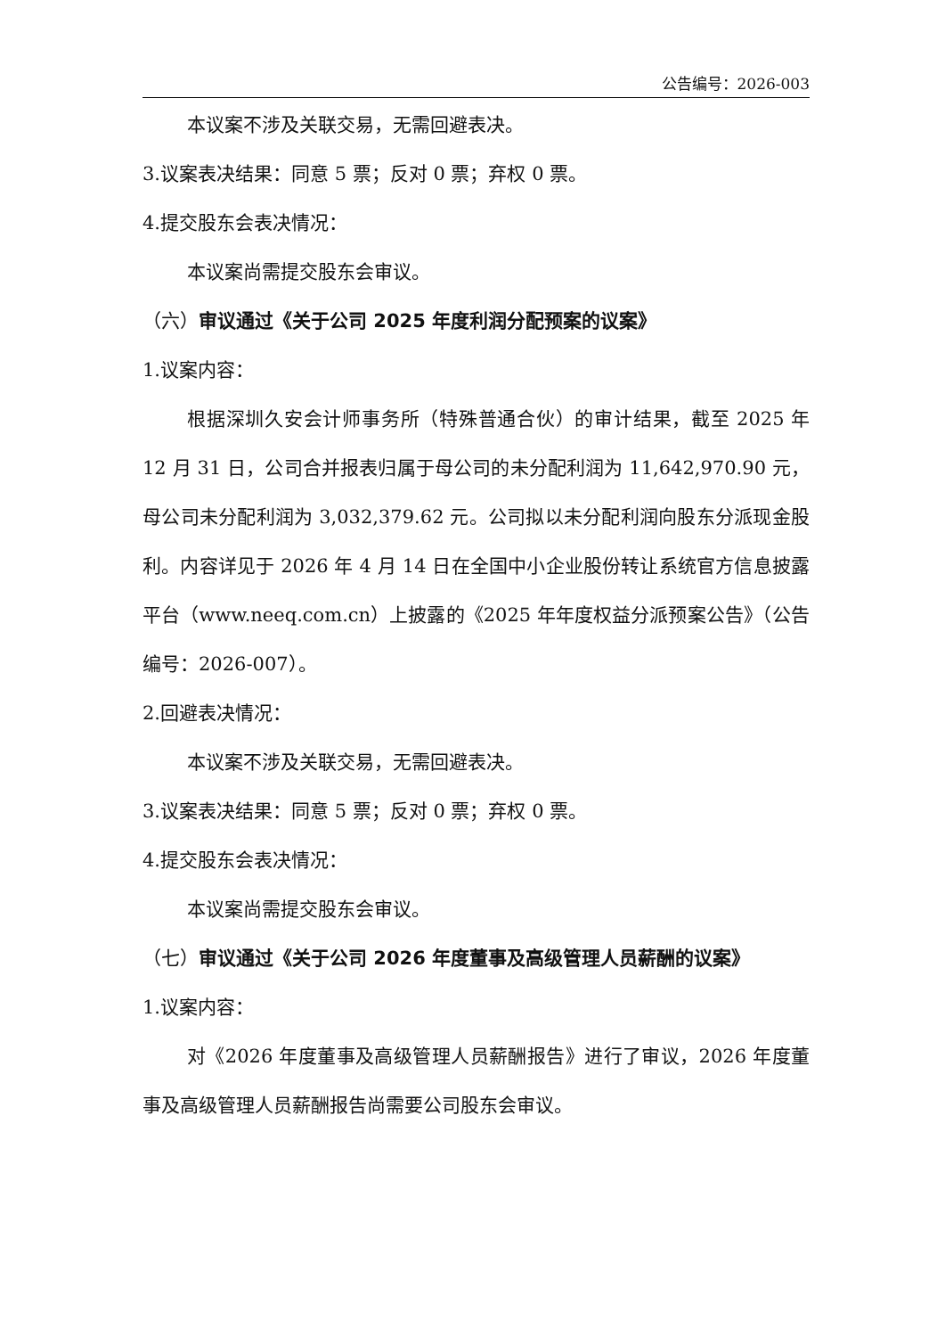公告编号：2026-003
本议案不涉及关联交易，无需回避表决。
3.议案表决结果：同意 5 票；反对 0 票；弃权 0 票。
4.提交股东会表决情况：
本议案尚需提交股东会审议。
（六）审议通过《关于公司 2025 年度利润分配预案的议案》
1.议案内容：
根据深圳久安会计师事务所（特殊普通合伙）的审计结果，截至 2025 年 12 月 31 日，公司合并报表归属于母公司的未分配利润为 11,642,970.90 元，母公司未分配利润为 3,032,379.62 元。公司拟以未分配利润向股东分派现金股利。内容详见于 2026 年 4 月 14 日在全国中小企业股份转让系统官方信息披露平台（www.neeq.com.cn）上披露的《2025 年年度权益分派预案公告》（公告编号：2026-007）。
2.回避表决情况：
本议案不涉及关联交易，无需回避表决。
3.议案表决结果：同意 5 票；反对 0 票；弃权 0 票。
4.提交股东会表决情况：
本议案尚需提交股东会审议。
（七）审议通过《关于公司 2026 年度董事及高级管理人员薪酬的议案》
1.议案内容：
对《2026 年度董事及高级管理人员薪酬报告》进行了审议，2026 年度董事及高级管理人员薪酬报告尚需要公司股东会审议。